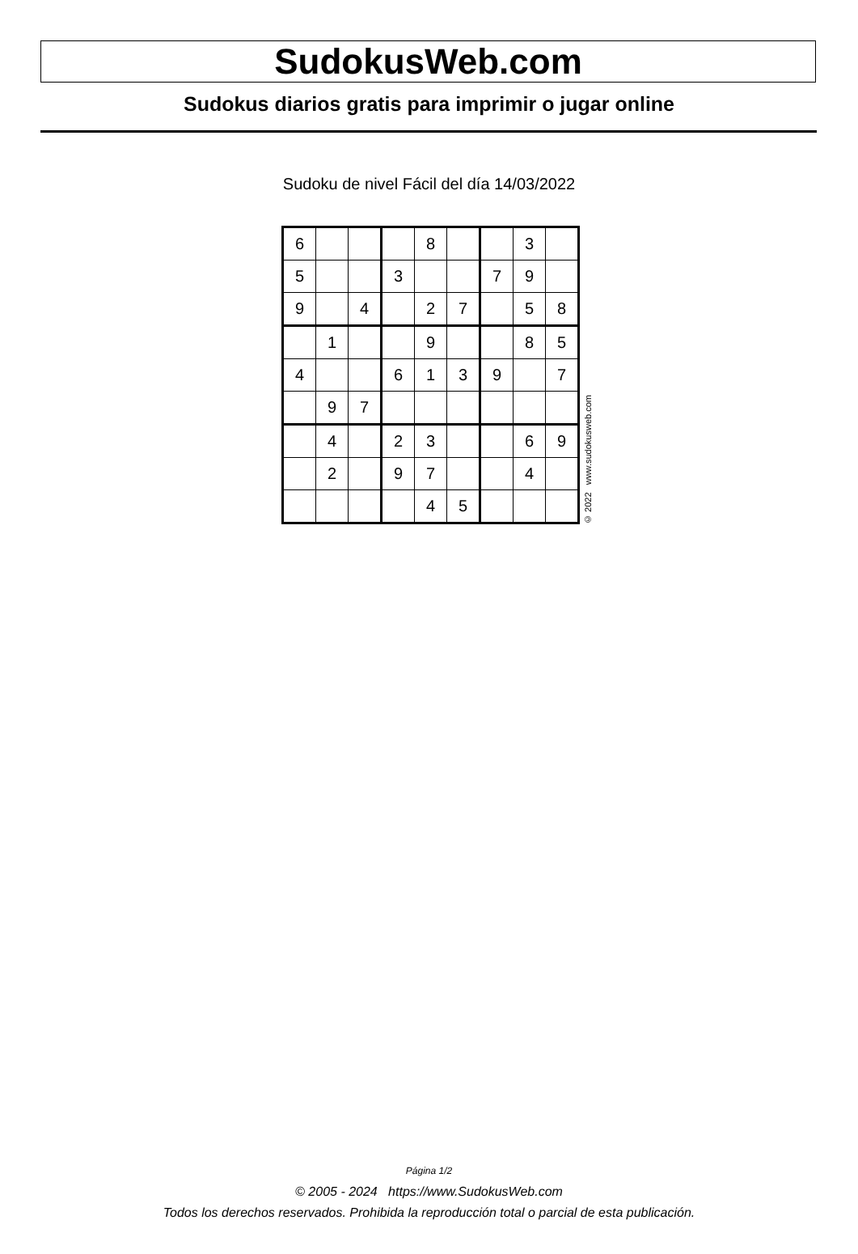SudokusWeb.com
Sudokus diarios gratis para imprimir o jugar online
Sudoku de nivel Fácil del día 14/03/2022
| 6 | | | | 8 | | | 3 | |
| 5 | | | 3 | | | 7 | 9 | |
| 9 | | 4 | | 2 | 7 | | 5 | 8 |
| | 1 | | | 9 | | | 8 | 5 |
| 4 | | | 6 | 1 | 3 | 9 | | 7 |
| | 9 | 7 | | | | | | |
| | 4 | | 2 | 3 | | | 6 | 9 |
| | 2 | | 9 | 7 | | | 4 | |
| | | | | 4 | 5 | | | |
© 2022 www.sudokusweb.com
Página 1/2
© 2005 - 2024 https://www.SudokusWeb.com
Todos los derechos reservados. Prohibida la reproducción total o parcial de esta publicación.